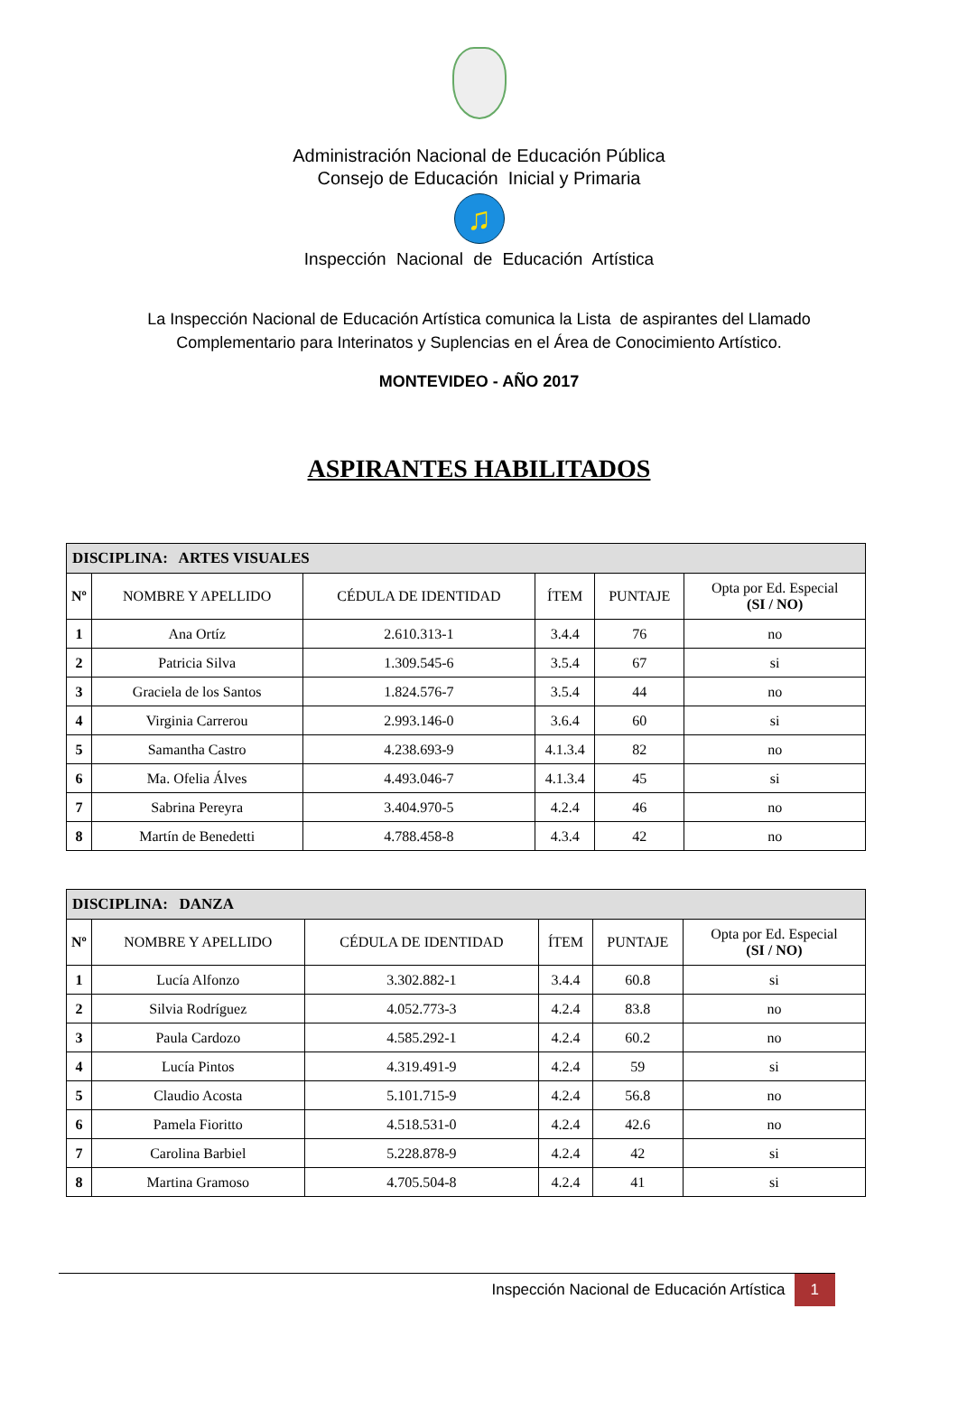Administración Nacional de Educación Pública
Consejo de Educación Inicial y Primaria
♫
Inspección Nacional de Educación Artística
La Inspección Nacional de Educación Artística comunica la Lista de aspirantes del Llamado
Complementario para Interinatos y Suplencias en el Área de Conocimiento Artístico.
MONTEVIDEO - AÑO 2017
ASPIRANTES HABILITADOS
| DISCIPLINA: ARTES VISUALES | | | | | |
| Nº | NOMBRE Y APELLIDO | CÉDULA DE IDENTIDAD | ÍTEM | PUNTAJE | Opta por Ed. Especial (SI / NO) |
| 1 | Ana Ortíz | 2.610.313-1 | 3.4.4 | 76 | no |
| 2 | Patricia Silva | 1.309.545-6 | 3.5.4 | 67 | si |
| 3 | Graciela de los Santos | 1.824.576-7 | 3.5.4 | 44 | no |
| 4 | Virginia Carrerou | 2.993.146-0 | 3.6.4 | 60 | si |
| 5 | Samantha Castro | 4.238.693-9 | 4.1.3.4 | 82 | no |
| 6 | Ma. Ofelia Álves | 4.493.046-7 | 4.1.3.4 | 45 | si |
| 7 | Sabrina Pereyra | 3.404.970-5 | 4.2.4 | 46 | no |
| 8 | Martín de Benedetti | 4.788.458-8 | 4.3.4 | 42 | no |
| DISCIPLINA: DANZA | | | | | |
| Nº | NOMBRE Y APELLIDO | CÉDULA DE IDENTIDAD | ÍTEM | PUNTAJE | Opta por Ed. Especial (SI / NO) |
| 1 | Lucía Alfonzo | 3.302.882-1 | 3.4.4 | 60.8 | si |
| 2 | Silvia Rodríguez | 4.052.773-3 | 4.2.4 | 83.8 | no |
| 3 | Paula Cardozo | 4.585.292-1 | 4.2.4 | 60.2 | no |
| 4 | Lucía Pintos | 4.319.491-9 | 4.2.4 | 59 | si |
| 5 | Claudio Acosta | 5.101.715-9 | 4.2.4 | 56.8 | no |
| 6 | Pamela Fioritto | 4.518.531-0 | 4.2.4 | 42.6 | no |
| 7 | Carolina Barbiel | 5.228.878-9 | 4.2.4 | 42 | si |
| 8 | Martina Gramoso | 4.705.504-8 | 4.2.4 | 41 | si |
Inspección Nacional de Educación Artística 1